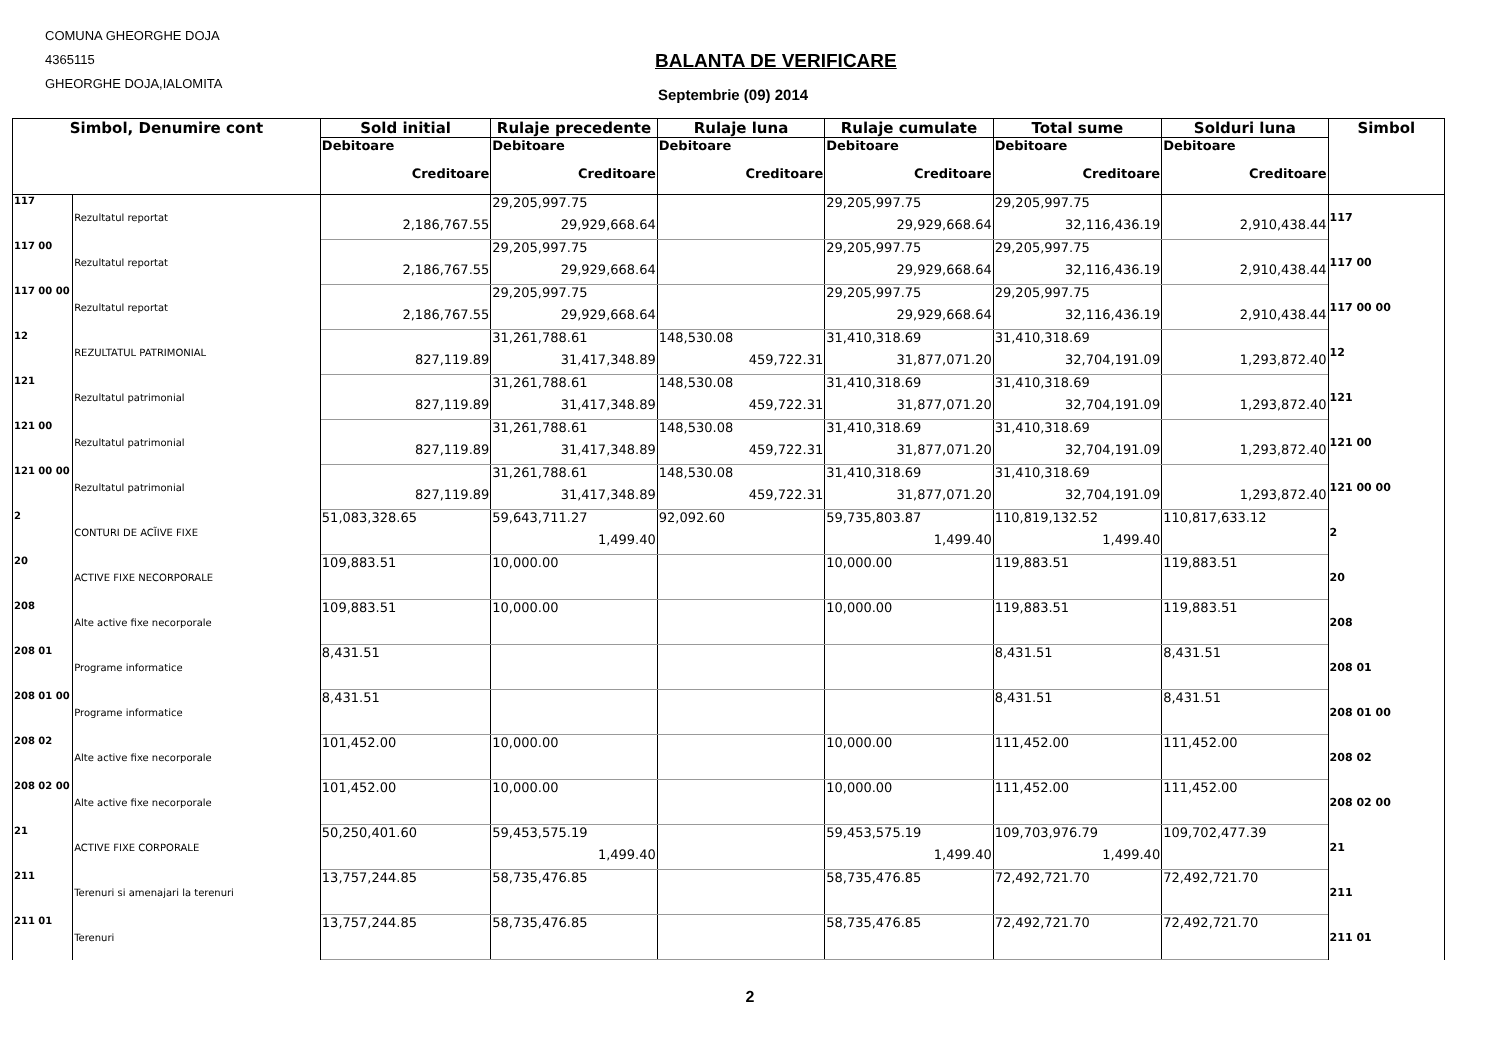COMUNA GHEORGHE DOJA
4365115
GHEORGHE DOJA,IALOMITA
BALANTA DE VERIFICARE
Septembrie (09) 2014
| Simbol, Denumire cont | | Sold initial | Rulaje precedente | Rulaje luna | Rulaje cumulate | Total sume | Solduri luna | Simbol |
| --- | --- | --- | --- | --- | --- | --- | --- | --- |
| | | Debitoare | Debitoare | Debitoare | Debitoare | Debitoare | Debitoare | |
| | | Creditoare | Creditoare | Creditoare | Creditoare | Creditoare | Creditoare | |
| 117 | Rezultatul reportat | | 29,205,997.75 | | 29,205,997.75 | 29,205,997.75 | | 117 |
| | | 2,186,767.55 | 29,929,668.64 | | 29,929,668.64 | 32,116,436.19 | 2,910,438.44 | |
| 117 00 | Rezultatul reportat | | 29,205,997.75 | | 29,205,997.75 | 29,205,997.75 | | 117 00 |
| | | 2,186,767.55 | 29,929,668.64 | | 29,929,668.64 | 32,116,436.19 | 2,910,438.44 | |
| 117 00 00 | Rezultatul reportat | | 29,205,997.75 | | 29,205,997.75 | 29,205,997.75 | | 117 00 00 |
| | | 2,186,767.55 | 29,929,668.64 | | 29,929,668.64 | 32,116,436.19 | 2,910,438.44 | |
| 12 | REZULTATUL PATRIMONIAL | | 31,261,788.61 | 148,530.08 | 31,410,318.69 | 31,410,318.69 | | 12 |
| | | 827,119.89 | 31,417,348.89 | 459,722.31 | 31,877,071.20 | 32,704,191.09 | 1,293,872.40 | |
| 121 | Rezultatul patrimonial | | 31,261,788.61 | 148,530.08 | 31,410,318.69 | 31,410,318.69 | | 121 |
| | | 827,119.89 | 31,417,348.89 | 459,722.31 | 31,877,071.20 | 32,704,191.09 | 1,293,872.40 | |
| 121 00 | Rezultatul patrimonial | | 31,261,788.61 | 148,530.08 | 31,410,318.69 | 31,410,318.69 | | 121 00 |
| | | 827,119.89 | 31,417,348.89 | 459,722.31 | 31,877,071.20 | 32,704,191.09 | 1,293,872.40 | |
| 121 00 00 | Rezultatul patrimonial | | 31,261,788.61 | 148,530.08 | 31,410,318.69 | 31,410,318.69 | | 121 00 00 |
| | | 827,119.89 | 31,417,348.89 | 459,722.31 | 31,877,071.20 | 32,704,191.09 | 1,293,872.40 | |
| 2 | CONTURI DE ACĨIVE FIXE | 51,083,328.65 | 59,643,711.27 | 92,092.60 | 59,735,803.87 | 110,819,132.52 | 110,817,633.12 | 2 |
| | | | 1,499.40 | | 1,499.40 | 1,499.40 | | |
| 20 | ACTIVE FIXE NECORPORALE | 109,883.51 | 10,000.00 | | 10,000.00 | 119,883.51 | 119,883.51 | 20 |
| 208 | Alte active fixe necorporale | 109,883.51 | 10,000.00 | | 10,000.00 | 119,883.51 | 119,883.51 | 208 |
| 208 01 | Programe informatice | 8,431.51 | | | | 8,431.51 | 8,431.51 | 208 01 |
| 208 01 00 | Programe informatice | 8,431.51 | | | | 8,431.51 | 8,431.51 | 208 01 00 |
| 208 02 | Alte active fixe necorporale | 101,452.00 | 10,000.00 | | 10,000.00 | 111,452.00 | 111,452.00 | 208 02 |
| 208 02 00 | Alte active fixe necorporale | 101,452.00 | 10,000.00 | | 10,000.00 | 111,452.00 | 111,452.00 | 208 02 00 |
| 21 | ACTIVE FIXE CORPORALE | 50,250,401.60 | 59,453,575.19 | | 59,453,575.19 | 109,703,976.79 | 109,702,477.39 | 21 |
| | | | 1,499.40 | | 1,499.40 | 1,499.40 | | |
| 211 | Terenuri si amenajari la terenuri | 13,757,244.85 | 58,735,476.85 | | 58,735,476.85 | 72,492,721.70 | 72,492,721.70 | 211 |
| 211 01 | Terenuri | 13,757,244.85 | 58,735,476.85 | | 58,735,476.85 | 72,492,721.70 | 72,492,721.70 | 211 01 |
2